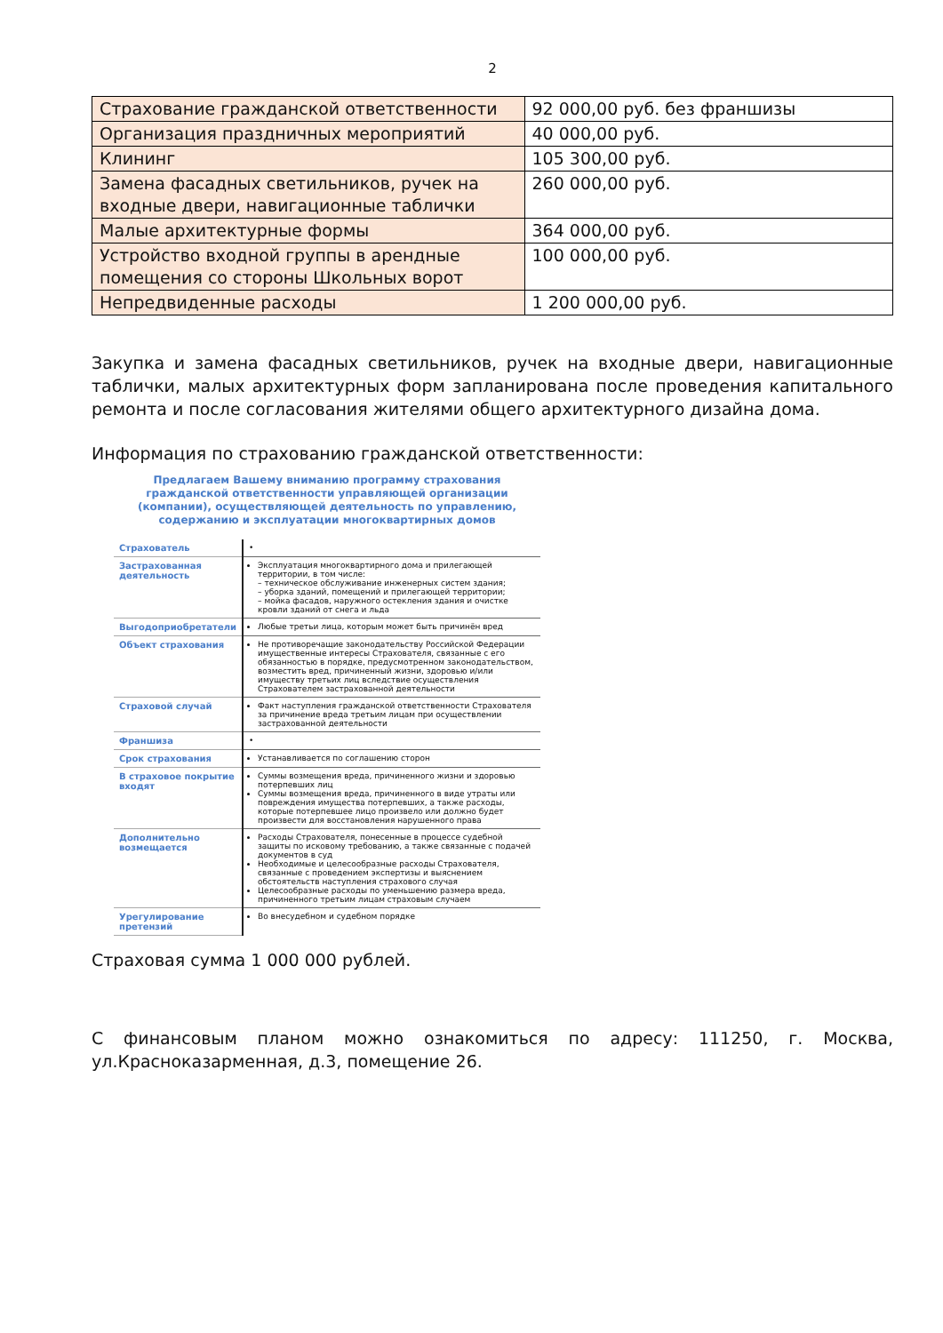2
| Страхование гражданской ответственности | 92 000,00 руб. без франшизы |
| Организация праздничных мероприятий | 40 000,00 руб. |
| Клининг | 105 300,00 руб. |
| Замена фасадных светильников, ручек на входные двери, навигационные таблички | 260 000,00 руб. |
| Малые архитектурные формы | 364 000,00 руб. |
| Устройство входной группы в арендные помещения со стороны Школьных ворот | 100 000,00 руб. |
| Непредвиденные расходы | 1 200 000,00 руб. |
Закупка и замена фасадных светильников, ручек на входные двери, навигационные таблички, малых архитектурных форм запланирована после проведения капитального ремонта и после согласования жителями общего архитектурного дизайна дома.
Информация по страхованию гражданской ответственности:
Предлагаем Вашему вниманию программу страхования гражданской ответственности управляющей организации (компании), осуществляющей деятельность по управлению, содержанию и эксплуатации многоквартирных домов
| Страхователь | • |
| Застрахованная деятельность | Эксплуатация многоквартирного дома и прилегающей территории, в том числе: – техническое обслуживание инженерных систем здания; – уборка зданий, помещений и прилегающей территории; – мойка фасадов, наружного остекления здания и очистке кровли зданий от снега и льда |
| Выгодоприобретатели | Любые третьи лица, которым может быть причинён вред |
| Объект страхования | Не противоречащие законодательству Российской Федерации имущественные интересы Страхователя, связанные с его обязанностью в порядке, предусмотренном законодательством, возместить вред, причиненный жизни, здоровью и/или имуществу третьих лиц вследствие осуществления Страхователем застрахованной деятельности |
| Страховой случай | Факт наступления гражданской ответственности Страхователя за причинение вреда третьим лицам при осуществлении застрахованной деятельности |
| Франшиза | • |
| Срок страхования | Устанавливается по соглашению сторон |
| В страховое покрытие входят | Суммы возмещения вреда, причиненного жизни и здоровью потерпевших лиц Суммы возмещения вреда, причиненного в виде утраты или повреждения имущества потерпевших, а также расходы, которые потерпевшее лицо произвело или должно будет произвести для восстановления нарушенного права |
| Дополнительно возмещается | Расходы Страхователя, понесенные в процессе судебной защиты по исковому требованию, а также связанные с подачей документов в суд Необходимые и целесообразные расходы Страхователя, связанные с проведением экспертизы и выяснением обстоятельств наступления страхового случая Целесообразные расходы по уменьшению размера вреда, причиненного третьим лицам страховым случаем |
| Урегулирование претензий | Во внесудебном и судебном порядке |
Страховая сумма 1 000 000 рублей.
С финансовым планом можно ознакомиться по адресу: 111250, г. Москва, ул.Красноказарменная, д.3, помещение 26.